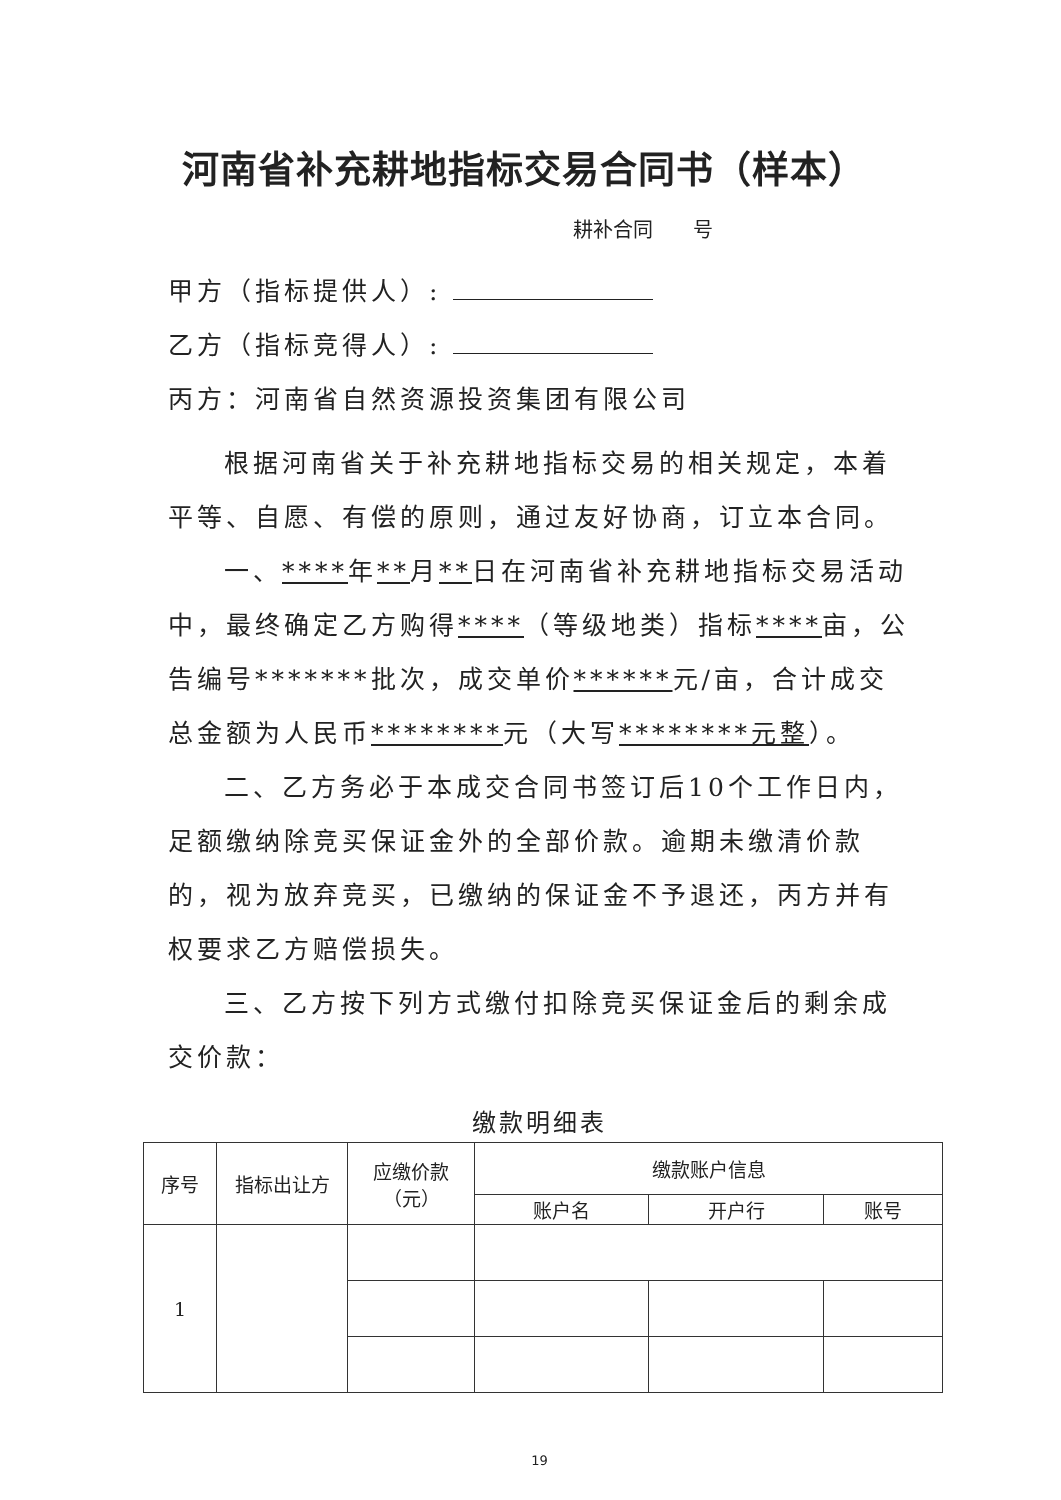河南省补充耕地指标交易合同书（样本）
耕补合同　　号
甲方（指标提供人）:
乙方（指标竞得人）:
丙方：河南省自然资源投资集团有限公司
根据河南省关于补充耕地指标交易的相关规定，本着平等、自愿、有偿的原则，通过友好协商，订立本合同。
一、****年**月**日在河南省补充耕地指标交易活动中，最终确定乙方购得****（等级地类）指标****亩，公告编号*******批次，成交单价******元/亩，合计成交总金额为人民币********元（大写********元整）。
二、乙方务必于本成交合同书签订后10个工作日内，足额缴纳除竞买保证金外的全部价款。逾期未缴清价款的，视为放弃竞买，已缴纳的保证金不予退还，丙方并有权要求乙方赔偿损失。
三、乙方按下列方式缴付扣除竞买保证金后的剩余成交价款：
缴款明细表
| 序号 | 指标出让方 | 应缴价款 （元） | 缴款账户信息 | | |
| --- | --- | --- | --- | --- | --- |
| | | | 账户名 | 开户行 | 账号 |
| 1 | | | | | |
19